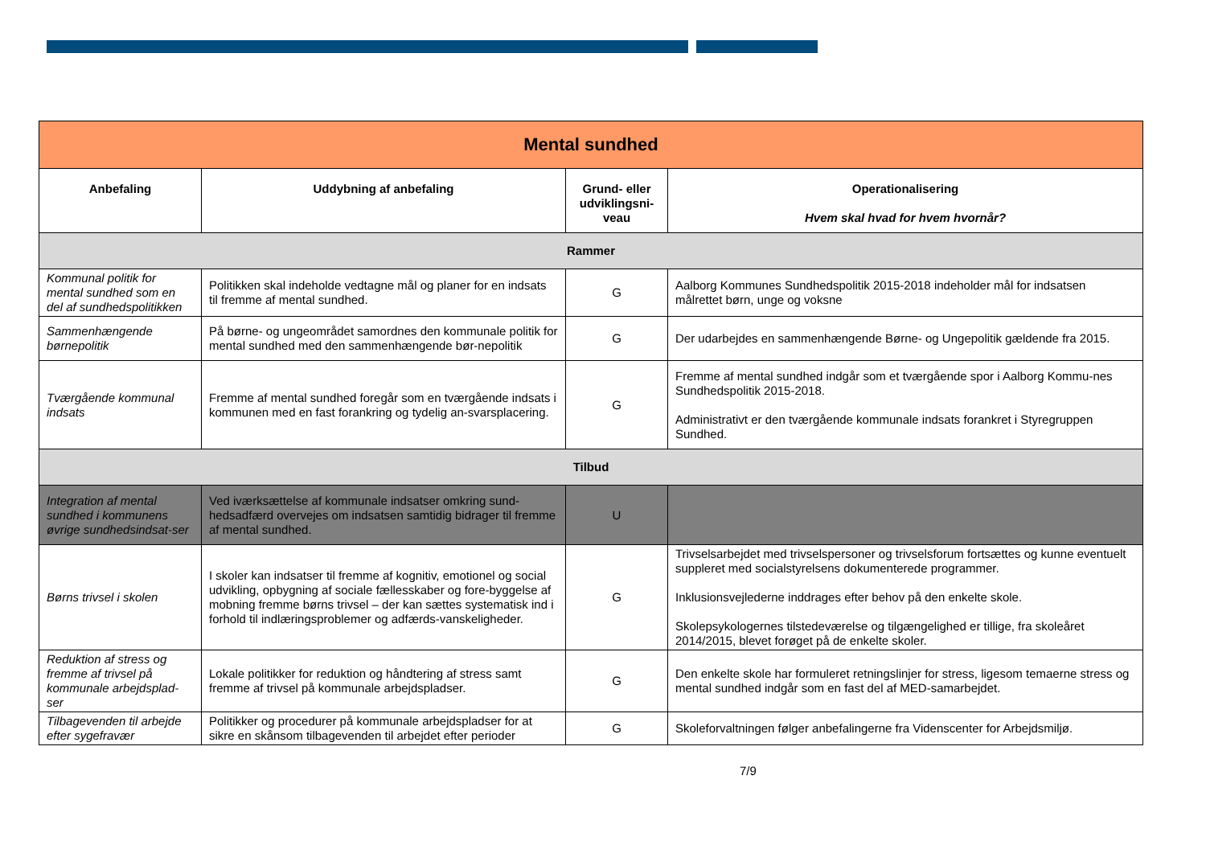| Mental sundhed | | | |
| --- | --- | --- | --- |
| Anbefaling | Uddybning af anbefaling | Grund- eller udviklingsni-veau | Operationalisering Hvem skal hvad for hvem hvornår? |
| Rammer | | | |
| Kommunal politik for mental sundhed som en del af sundhedspolitikken | Politikken skal indeholde vedtagne mål og planer for en indsats til fremme af mental sundhed. | G | Aalborg Kommunes Sundhedspolitik 2015-2018 indeholder mål for indsatsen målrettet børn, unge og voksne |
| Sammenhængende børnepolitik | På børne- og ungeområdet samordnes den kommunale politik for mental sundhed med den sammenhængende bør-nepolitik | G | Der udarbejdes en sammenhængende Børne- og Ungepolitik gældende fra 2015. |
| Tværgående kommunal indsats | Fremme af mental sundhed foregår som en tværgående indsats i kommunen med en fast forankring og tydelig an-svarsplacering. | G | Fremme af mental sundhed indgår som et tværgående spor i Aalborg Kommu-nes Sundhedspolitik 2015-2018. Administrativt er den tværgående kommunale indsats forankret i Styregruppen Sundhed. |
| Tilbud | | | |
| Integration af mental sundhed i kommunens øvrige sundhedsindsat-ser | Ved iværksættelse af kommunale indsatser omkring sund-hedsadfærd overvejes om indsatsen samtidig bidrager til fremme af mental sundhed. | U | |
| Børns trivsel i skolen | I skoler kan indsatser til fremme af kognitiv, emotionel og social udvikling, opbygning af sociale fællesskaber og fore-byggelse af mobning fremme børns trivsel – der kan sættes systematisk ind i forhold til indlæringsproblemer og adfærds-vanskeligheder. | G | Trivselsarbejdet med trivselspersoner og trivselsforum fortsættes og kunne eventuelt suppleret med socialstyrelsens dokumenterede programmer. Inklusionsvejlederne inddrages efter behov på den enkelte skole. Skolepsykologernes tilstedeværelse og tilgængelighed er tillige, fra skoleåret 2014/2015, blevet forøget på de enkelte skoler. |
| Reduktion af stress og fremme af trivsel på kommunale arbejdsplad-ser | Lokale politikker for reduktion og håndtering af stress samt fremme af trivsel på kommunale arbejdspladser. | G | Den enkelte skole har formuleret retningslinjer for stress, ligesom temaerne stress og mental sundhed indgår som en fast del af MED-samarbejdet. |
| Tilbagevenden til arbejde efter sygefravær | Politikker og procedurer på kommunale arbejdspladser for at sikre en skånsom tilbagevenden til arbejdet efter perioder | G | Skoleforvaltningen følger anbefalingerne fra Videnscenter for Arbejdsmiljø. |
7/9